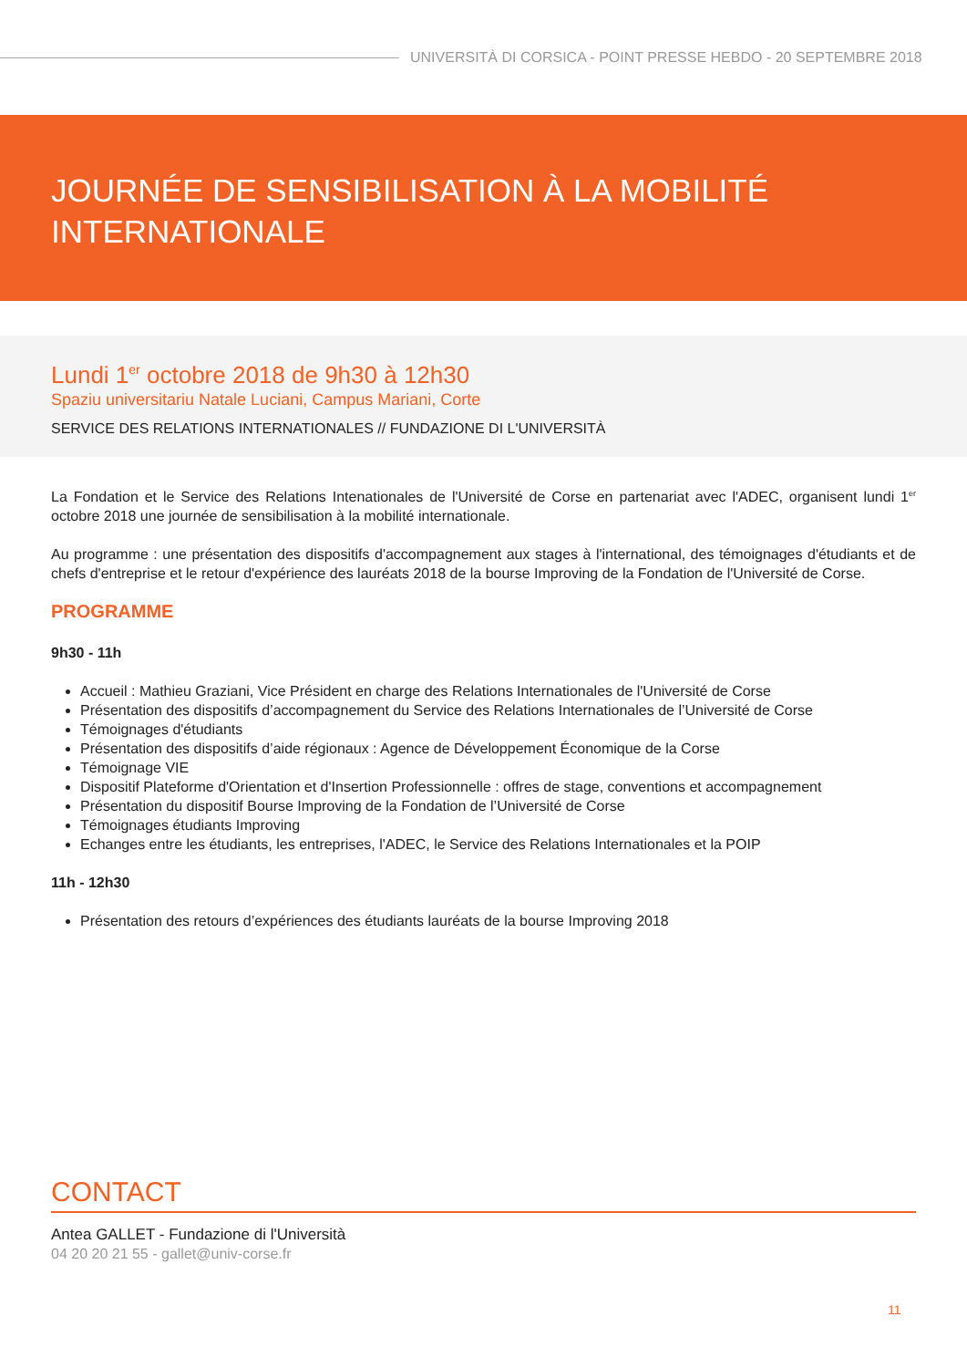UNIVERSITÀ DI CORSICA - POINT PRESSE HEBDO - 20 SEPTEMBRE 2018
JOURNÉE DE SENSIBILISATION À LA MOBILITÉ
INTERNATIONALE
Lundi 1<sup>er</sup> octobre 2018 de 9h30 à 12h30
Spaziu universitariu Natale Luciani, Campus Mariani, Corte
SERVICE DES RELATIONS INTERNATIONALES // FUNDAZIONE DI L'UNIVERSITÀ
La Fondation et le Service des Relations Intenationales de l'Université de Corse en partenariat avec l'ADEC, organisent lundi 1<sup>er</sup> octobre 2018 une journée de sensibilisation à la mobilité internationale.
Au programme : une présentation des dispositifs d'accompagnement aux stages à l'international, des témoignages d'étudiants et de chefs d'entreprise et le retour d'expérience des lauréats 2018 de la bourse Improving de la Fondation de l'Université de Corse.
PROGRAMME
9h30 - 11h
Accueil : Mathieu Graziani, Vice Président en charge des Relations Internationales de l'Université de Corse
Présentation des dispositifs d’accompagnement du Service des Relations Internationales de l’Université de Corse
Témoignages d'étudiants
Présentation des dispositifs d’aide régionaux : Agence de Développement Économique de la Corse
Témoignage VIE
Dispositif Plateforme d'Orientation et d'Insertion Professionnelle : offres de stage, conventions et accompagnement
Présentation du dispositif Bourse Improving de la Fondation de l’Université de Corse
Témoignages étudiants Improving
Echanges entre les étudiants, les entreprises, l'ADEC, le Service des Relations Internationales et la POIP
11h - 12h30
Présentation des retours d’expériences des étudiants lauréats de la bourse Improving 2018
CONTACT
Antea GALLET - Fundazione di l'Università
04 20 20 21 55 - gallet@univ-corse.fr
11